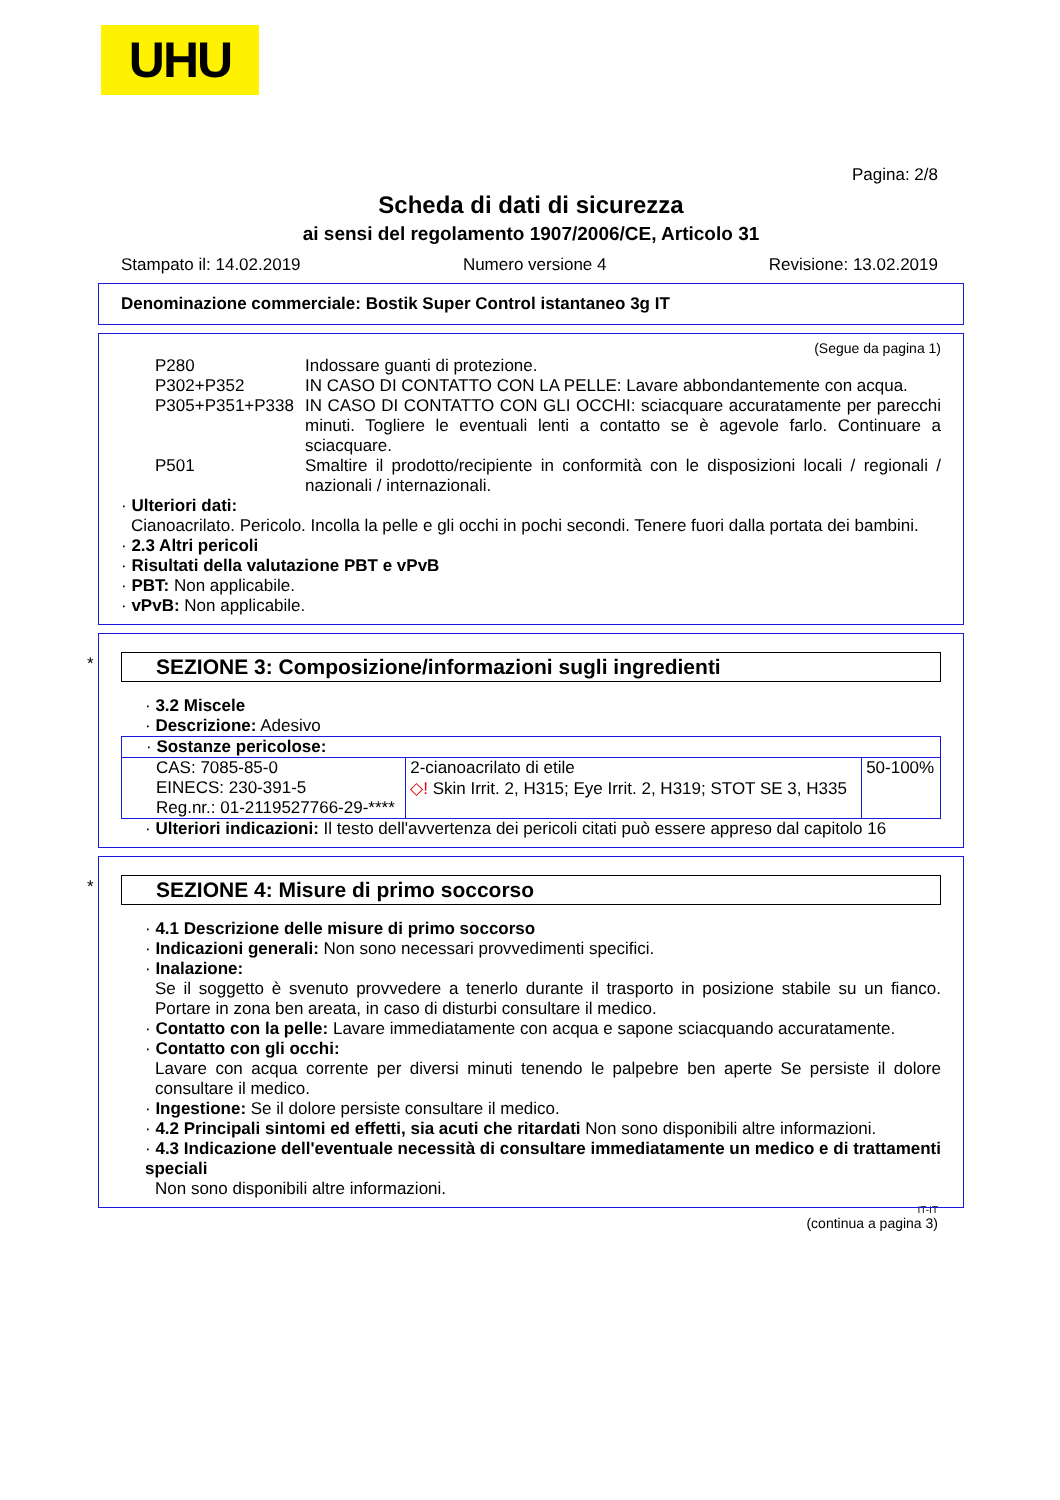UHU
Pagina: 2/8
Scheda di dati di sicurezza
ai sensi del regolamento 1907/2006/CE, Articolo 31
Stampato il: 14.02.2019 Numero versione 4 Revisione: 13.02.2019
Denominazione commerciale: Bostik Super Control istantaneo 3g IT
(Segue da pagina 1)
P280 Indossare guanti di protezione.
P302+P352 IN CASO DI CONTATTO CON LA PELLE: Lavare abbondantemente con acqua.
P305+P351+P338 IN CASO DI CONTATTO CON GLI OCCHI: sciacquare accuratamente per parecchi minuti. Togliere le eventuali lenti a contatto se è agevole farlo. Continuare a sciacquare.
P501 Smaltire il prodotto/recipiente in conformità con le disposizioni locali / regionali / nazionali / internazionali.
· Ulteriori dati:
Cianoacrilato. Pericolo. Incolla la pelle e gli occhi in pochi secondi. Tenere fuori dalla portata dei bambini.
· 2.3 Altri pericoli
· Risultati della valutazione PBT e vPvB
· PBT: Non applicabile.
· vPvB: Non applicabile.
*
SEZIONE 3: Composizione/informazioni sugli ingredienti
· 3.2 Miscele
· Descrizione: Adesivo
| · Sostanze pericolose: | | |
| CAS: 7085-85-0 EINECS: 230-391-5 Reg.nr.: 01-2119527766-29-**** | 2-cianoacrilato di etile ◇! Skin Irrit. 2, H315; Eye Irrit. 2, H319; STOT SE 3, H335 | 50-100% |
· Ulteriori indicazioni: Il testo dell'avvertenza dei pericoli citati può essere appreso dal capitolo 16
*
SEZIONE 4: Misure di primo soccorso
· 4.1 Descrizione delle misure di primo soccorso
· Indicazioni generali: Non sono necessari provvedimenti specifici.
· Inalazione:
Se il soggetto è svenuto provvedere a tenerlo durante il trasporto in posizione stabile su un fianco. Portare in zona ben areata, in caso di disturbi consultare il medico.
· Contatto con la pelle: Lavare immediatamente con acqua e sapone sciacquando accuratamente.
· Contatto con gli occhi:
Lavare con acqua corrente per diversi minuti tenendo le palpebre ben aperte Se persiste il dolore consultare il medico.
· Ingestione: Se il dolore persiste consultare il medico.
· 4.2 Principali sintomi ed effetti, sia acuti che ritardati Non sono disponibili altre informazioni.
· 4.3 Indicazione dell'eventuale necessità di consultare immediatamente un medico e di trattamenti speciali
Non sono disponibili altre informazioni.
IT-IT
(continua a pagina 3)